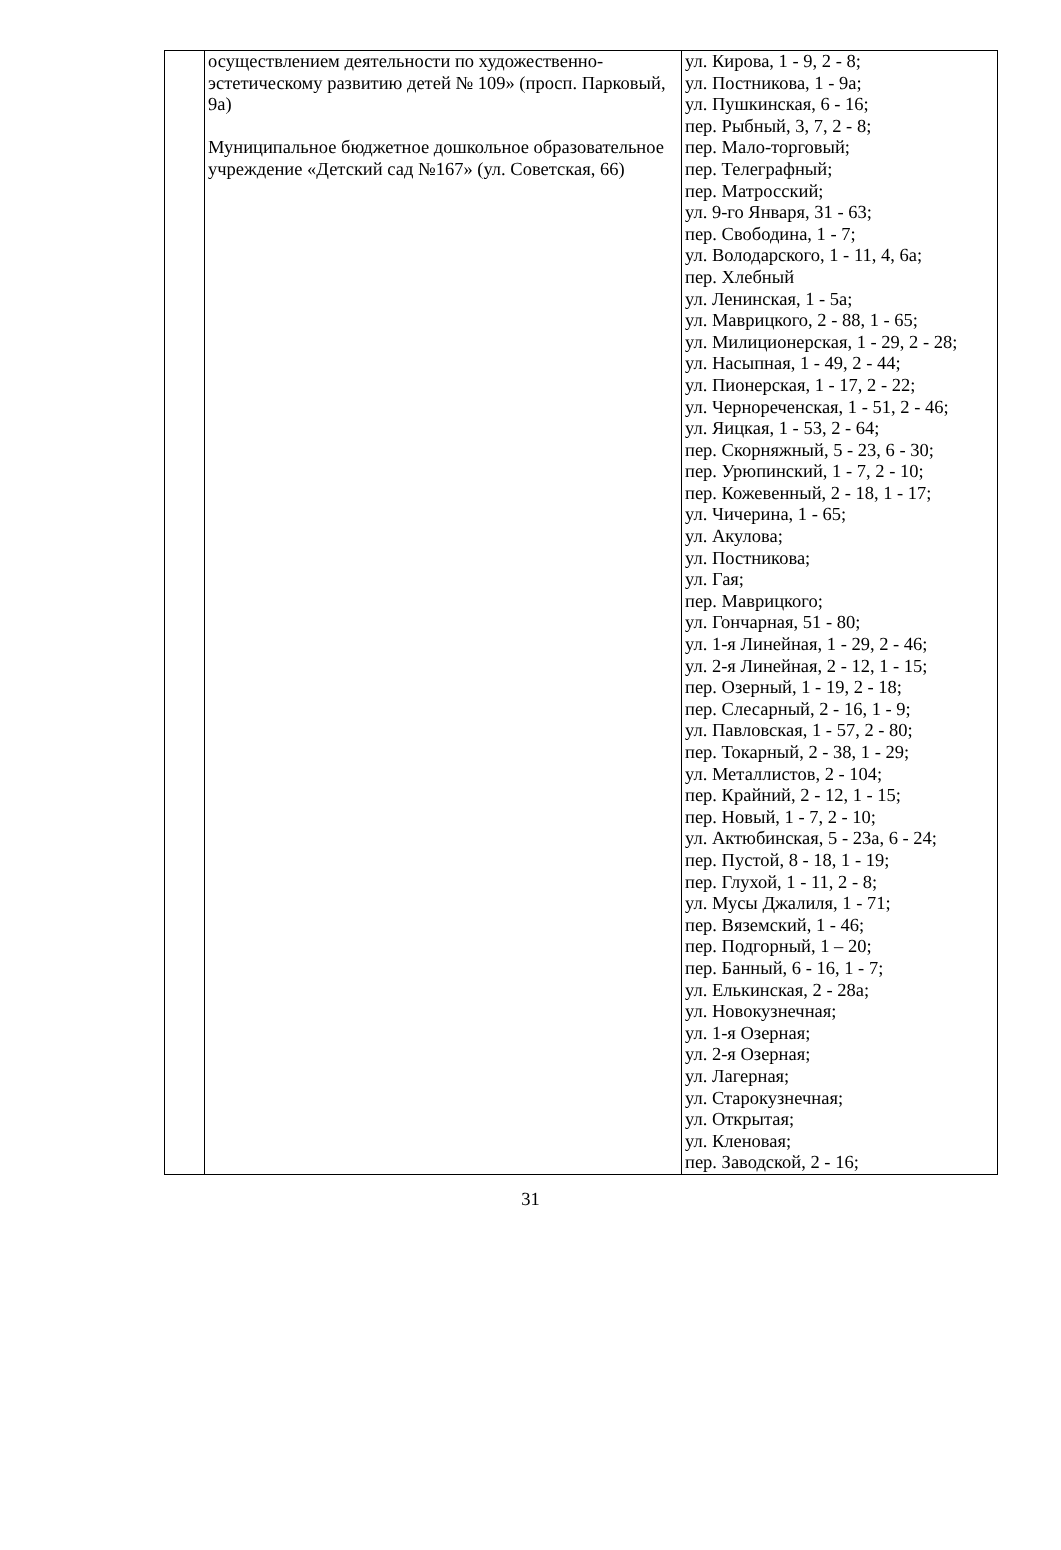| | осуществлением деятельности по художественно-эстетическому развитию детей № 109» (просп. Парковый, 9а) Муниципальное бюджетное дошкольное образовательное учреждение «Детский сад №167» (ул. Советская, 66) | ул. Кирова, 1 - 9, 2 - 8; ул. Постникова, 1 - 9а; ул. Пушкинская, 6 - 16; пер. Рыбный, 3, 7, 2 - 8; пер. Мало-торговый; пер. Телеграфный; пер. Матросский; ул. 9-го Января, 31 - 63; пер. Свободина, 1 - 7; ул. Володарского, 1 - 11, 4, 6а; пер. Хлебный ул. Ленинская, 1 - 5а; ул. Маврицкого, 2 - 88, 1 - 65; ул. Милиционерская, 1 - 29, 2 - 28; ул. Насыпная, 1 - 49, 2 - 44; ул. Пионерская, 1 - 17, 2 - 22; ул. Чернореченская, 1 - 51, 2 - 46; ул. Яицкая, 1 - 53, 2 - 64; пер. Скорняжный, 5 - 23, 6 - 30; пер. Урюпинский, 1 - 7, 2 - 10; пер. Кожевенный, 2 - 18, 1 - 17; ул. Чичерина, 1 - 65; ул. Акулова; ул. Постникова; ул. Гая; пер. Маврицкого; ул. Гончарная, 51 - 80; ул. 1-я Линейная, 1 - 29, 2 - 46; ул. 2-я Линейная, 2 - 12, 1 - 15; пер. Озерный, 1 - 19, 2 - 18; пер. Слесарный, 2 - 16, 1 - 9; ул. Павловская, 1 - 57, 2 - 80; пер. Токарный, 2 - 38, 1 - 29; ул. Металлистов, 2 - 104; пер. Крайний, 2 - 12, 1 - 15; пер. Новый, 1 - 7, 2 - 10; ул. Актюбинская, 5 - 23а, 6 - 24; пер. Пустой, 8 - 18, 1 - 19; пер. Глухой, 1 - 11, 2 - 8; ул. Мусы Джалиля, 1 - 71; пер. Вяземский, 1 - 46; пер. Подгорный, 1 – 20; пер. Банный, 6 - 16, 1 - 7; ул. Елькинская, 2 - 28а; ул. Новокузнечная; ул. 1-я Озерная; ул. 2-я Озерная; ул. Лагерная; ул. Старокузнечная; ул. Открытая; ул. Кленовая; пер. Заводской, 2 - 16; |
31